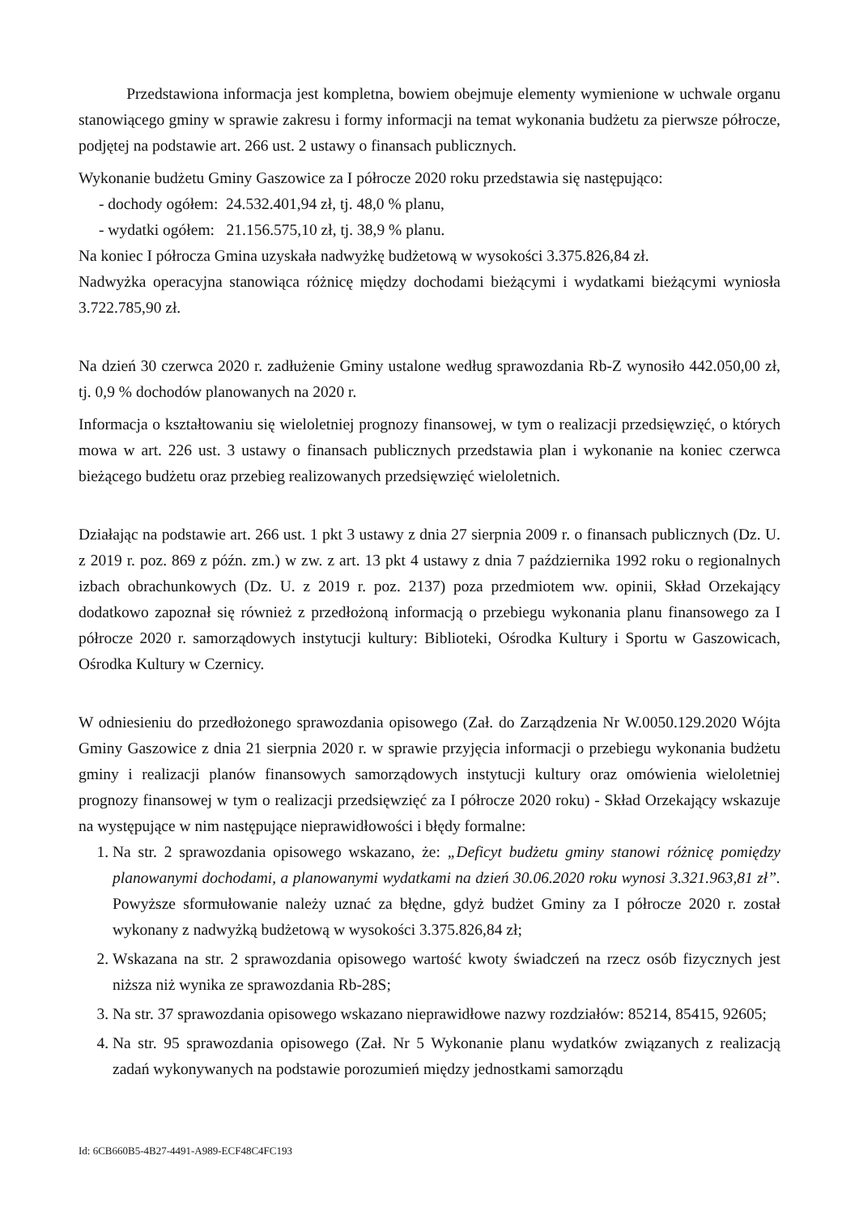Przedstawiona informacja jest kompletna, bowiem obejmuje elementy wymienione w uchwale organu stanowiącego gminy w sprawie zakresu i formy informacji na temat wykonania budżetu za pierwsze półrocze, podjętej na podstawie art. 266 ust. 2 ustawy o finansach publicznych.
Wykonanie budżetu Gminy Gaszowice za I półrocze 2020 roku przedstawia się następująco:
- dochody ogółem: 24.532.401,94 zł, tj. 48,0 % planu,
- wydatki ogółem: 21.156.575,10 zł, tj. 38,9 % planu.
Na koniec I półrocza Gmina uzyskała nadwyżkę budżetową w wysokości 3.375.826,84 zł.
Nadwyżka operacyjna stanowiąca różnicę między dochodami bieżącymi i wydatkami bieżącymi wyniosła 3.722.785,90 zł.
Na dzień 30 czerwca 2020 r. zadłużenie Gminy ustalone według sprawozdania Rb-Z wynosiło 442.050,00 zł, tj. 0,9 % dochodów planowanych na 2020 r.
Informacja o kształtowaniu się wieloletniej prognozy finansowej, w tym o realizacji przedsięwzięć, o których mowa w art. 226 ust. 3 ustawy o finansach publicznych przedstawia plan i wykonanie na koniec czerwca bieżącego budżetu oraz przebieg realizowanych przedsięwzięć wieloletnich.
Działając na podstawie art. 266 ust. 1 pkt 3 ustawy z dnia 27 sierpnia 2009 r. o finansach publicznych (Dz. U. z 2019 r. poz. 869 z późn. zm.) w zw. z art. 13 pkt 4 ustawy z dnia 7 października 1992 roku o regionalnych izbach obrachunkowych (Dz. U. z 2019 r. poz. 2137) poza przedmiotem ww. opinii, Skład Orzekający dodatkowo zapoznał się również z przedłożoną informacją o przebiegu wykonania planu finansowego za I półrocze 2020 r. samorządowych instytucji kultury: Biblioteki, Ośrodka Kultury i Sportu w Gaszowicach, Ośrodka Kultury w Czernicy.
W odniesieniu do przedłożonego sprawozdania opisowego (Zał. do Zarządzenia Nr W.0050.129.2020 Wójta Gminy Gaszowice z dnia 21 sierpnia 2020 r. w sprawie przyjęcia informacji o przebiegu wykonania budżetu gminy i realizacji planów finansowych samorządowych instytucji kultury oraz omówienia wieloletniej prognozy finansowej w tym o realizacji przedsięwzięć za I półrocze 2020 roku) - Skład Orzekający wskazuje na występujące w nim następujące nieprawidłowości i błędy formalne:
1. Na str. 2 sprawozdania opisowego wskazano, że: „Deficyt budżetu gminy stanowi różnicę pomiędzy planowanymi dochodami, a planowanymi wydatkami na dzień 30.06.2020 roku wynosi 3.321.963,81 zł”. Powyższe sformułowanie należy uznać za błędne, gdyż budżet Gminy za I półrocze 2020 r. został wykonany z nadwyżką budżetową w wysokości 3.375.826,84 zł;
2. Wskazana na str. 2 sprawozdania opisowego wartość kwoty świadczeń na rzecz osób fizycznych jest niższa niż wynika ze sprawozdania Rb-28S;
3. Na str. 37 sprawozdania opisowego wskazano nieprawidłowe nazwy rozdziałów: 85214, 85415, 92605;
4. Na str. 95 sprawozdania opisowego (Zał. Nr 5 Wykonanie planu wydatków związanych z realizacją zadań wykonywanych na podstawie porozumień między jednostkami samorządu
Id: 6CB660B5-4B27-4491-A989-ECF48C4FC193